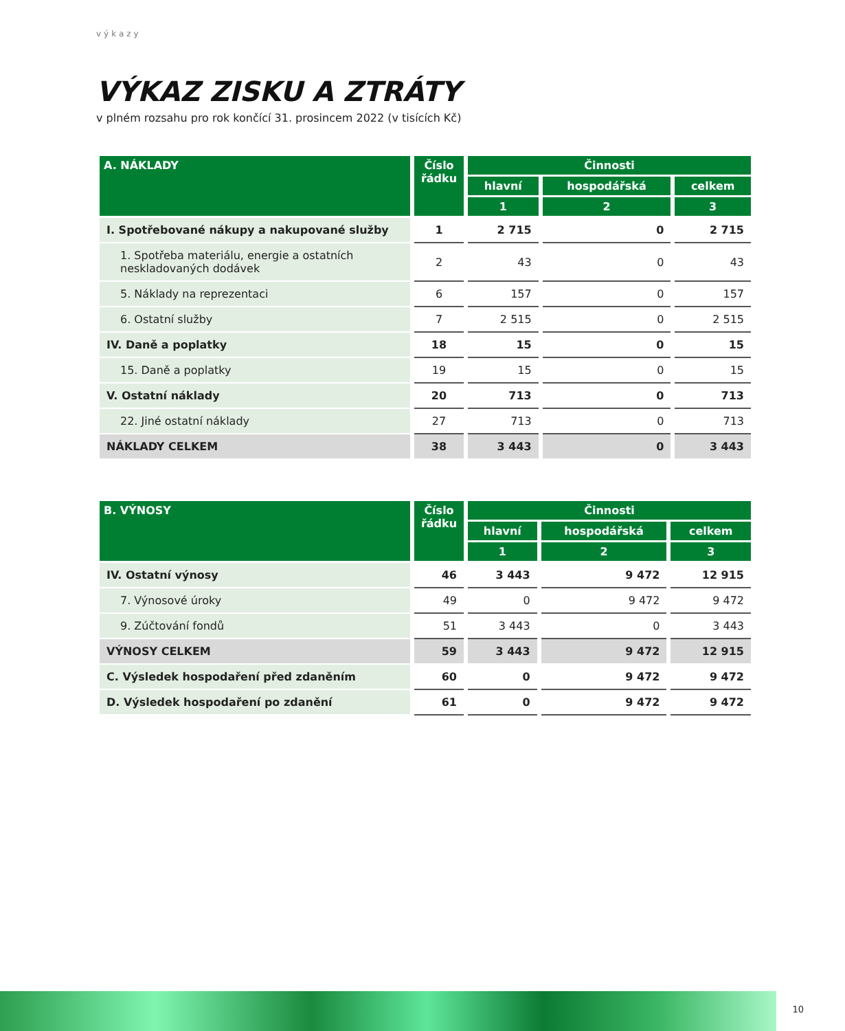výkazy
VÝKAZ ZISKU A ZTRÁTY
v plném rozsahu pro rok končící 31. prosincem 2022 (v tisících Kč)
| A. NÁKLADY | Číslo řádku | Činnosti | | |
| --- | --- | --- | --- | --- |
| | | hlavní | hospodářská | celkem |
| | | 1 | 2 | 3 |
| I. Spotřebované nákupy a nakupované služby | 1 | 2 715 | 0 | 2 715 |
| 1. Spotřeba materiálu, energie a ostatních neskladovaných dodávek | 2 | 43 | 0 | 43 |
| 5. Náklady na reprezentaci | 6 | 157 | 0 | 157 |
| 6. Ostatní služby | 7 | 2 515 | 0 | 2 515 |
| IV. Daně a poplatky | 18 | 15 | 0 | 15 |
| 15. Daně a poplatky | 19 | 15 | 0 | 15 |
| V. Ostatní náklady | 20 | 713 | 0 | 713 |
| 22. Jiné ostatní náklady | 27 | 713 | 0 | 713 |
| NÁKLADY CELKEM | 38 | 3 443 | 0 | 3 443 |
| B. VÝNOSY | Číslo řádku | Činnosti | | |
| --- | --- | --- | --- | --- |
| | | hlavní | hospodářská | celkem |
| | | 1 | 2 | 3 |
| IV. Ostatní výnosy | 46 | 3 443 | 9 472 | 12 915 |
| 7. Výnosové úroky | 49 | 0 | 9 472 | 9 472 |
| 9. Zúčtování fondů | 51 | 3 443 | 0 | 3 443 |
| VÝNOSY CELKEM | 59 | 3 443 | 9 472 | 12 915 |
| C. Výsledek hospodaření před zdaněním | 60 | 0 | 9 472 | 9 472 |
| D. Výsledek hospodaření po zdanění | 61 | 0 | 9 472 | 9 472 |
10